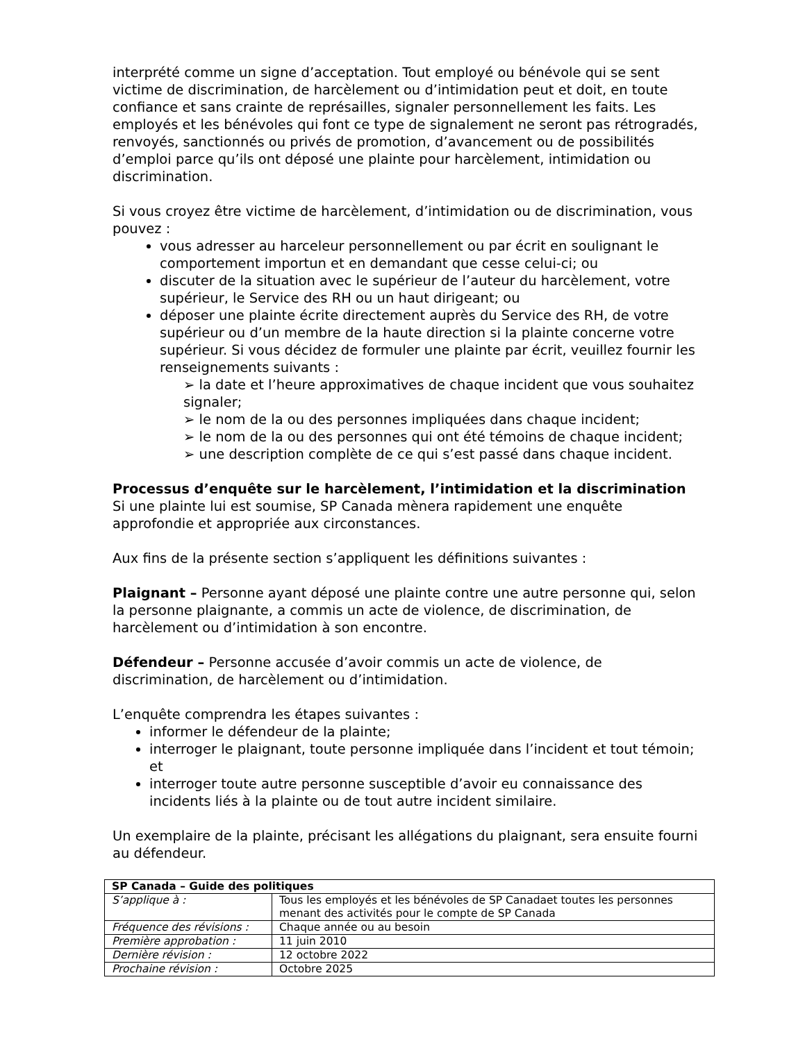interprété comme un signe d’acceptation. Tout employé ou bénévole qui se sent victime de discrimination, de harcèlement ou d’intimidation peut et doit, en toute confiance et sans crainte de représailles, signaler personnellement les faits. Les employés et les bénévoles qui font ce type de signalement ne seront pas rétrogradés, renvoyés, sanctionnés ou privés de promotion, d’avancement ou de possibilités d’emploi parce qu’ils ont déposé une plainte pour harcèlement, intimidation ou discrimination.
Si vous croyez être victime de harcèlement, d’intimidation ou de discrimination, vous pouvez :
vous adresser au harceleur personnellement ou par écrit en soulignant le comportement importun et en demandant que cesse celui-ci; ou
discuter de la situation avec le supérieur de l’auteur du harcèlement, votre supérieur, le Service des RH ou un haut dirigeant; ou
déposer une plainte écrite directement auprès du Service des RH, de votre supérieur ou d’un membre de la haute direction si la plainte concerne votre supérieur. Si vous décidez de formuler une plainte par écrit, veuillez fournir les renseignements suivants :
➢ la date et l’heure approximatives de chaque incident que vous souhaitez signaler;
➢ le nom de la ou des personnes impliquées dans chaque incident;
➢ le nom de la ou des personnes qui ont été témoins de chaque incident;
➢ une description complète de ce qui s’est passé dans chaque incident.
Processus d’enquête sur le harcèlement, l’intimidation et la discrimination
Si une plainte lui est soumise, SP Canada mènera rapidement une enquête approfondie et appropriée aux circonstances.
Aux fins de la présente section s’appliquent les définitions suivantes :
Plaignant – Personne ayant déposé une plainte contre une autre personne qui, selon la personne plaignante, a commis un acte de violence, de discrimination, de harcèlement ou d’intimidation à son encontre.
Défendeur – Personne accusée d’avoir commis un acte de violence, de discrimination, de harcèlement ou d’intimidation.
L’enquête comprendra les étapes suivantes :
informer le défendeur de la plainte;
interroger le plaignant, toute personne impliquée dans l’incident et tout témoin; et
interroger toute autre personne susceptible d’avoir eu connaissance des incidents liés à la plainte ou de tout autre incident similaire.
Un exemplaire de la plainte, précisant les allégations du plaignant, sera ensuite fourni au défendeur.
| SP Canada – Guide des politiques | |
| S’applique à : | Tous les employés et les bénévoles de SP Canadaet toutes les personnes menant des activités pour le compte de SP Canada |
| Fréquence des révisions : | Chaque année ou au besoin |
| Première approbation : | 11 juin 2010 |
| Dernière révision : | 12 octobre 2022 |
| Prochaine révision : | Octobre 2025 |